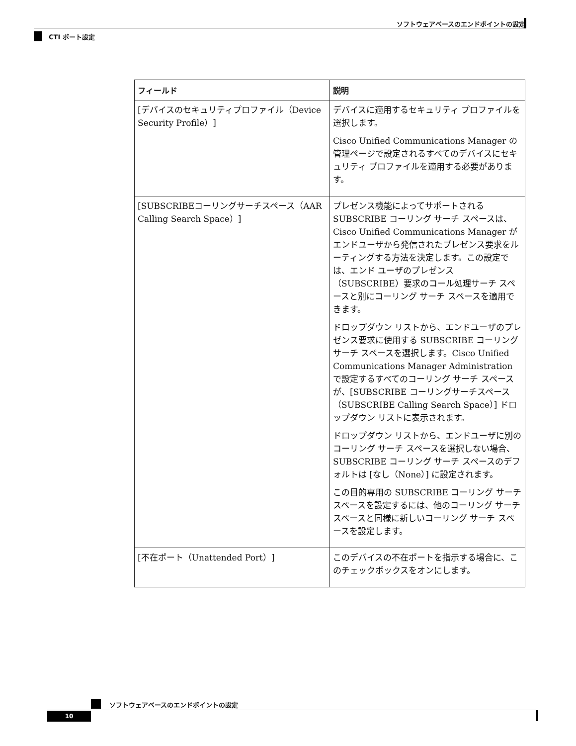ソフトウェアベースのエンドポイントの設定
CTI ポート設定
| フィールド | 説明 |
| --- | --- |
| [デバイスのセキュリティプロファイル（Device Security Profile）] | デバイスに適用するセキュリティ プロファイルを選択します。 Cisco Unified Communications Manager の管理ページで設定されるすべてのデバイスにセキュリティ プロファイルを適用する必要があります。 |
| [SUBSCRIBEコーリングサーチスペース（AAR Calling Search Space）] | プレゼンス機能によってサポートされる SUBSCRIBE コーリング サーチ スペースは、Cisco Unified Communications Manager がエンドユーザから発信されたプレゼンス要求をルーティングする方法を決定します。この設定では、エンド ユーザのプレゼンス（SUBSCRIBE）要求のコール処理サーチ スペースと別にコーリング サーチ スペースを適用できます。 ドロップダウン リストから、エンドユーザのプレゼンス要求に使用する SUBSCRIBE コーリング サーチ スペースを選択します。Cisco Unified Communications Manager Administration で設定するすべてのコーリング サーチ スペースが、[SUBSCRIBE コーリングサーチスペース（SUBSCRIBE Calling Search Space）] ドロップダウン リストに表示されます。 ドロップダウン リストから、エンドユーザに別のコーリング サーチ スペースを選択しない場合、SUBSCRIBE コーリング サーチ スペースのデフォルトは [なし（None）] に設定されます。 この目的専用の SUBSCRIBE コーリング サーチ スペースを設定するには、他のコーリング サーチ スペースと同様に新しいコーリング サーチ スペースを設定します。 |
| [不在ポート（Unattended Port）] | このデバイスの不在ポートを指示する場合に、このチェックボックスをオンにします。 |
ソフトウェアベースのエンドポイントの設定
10